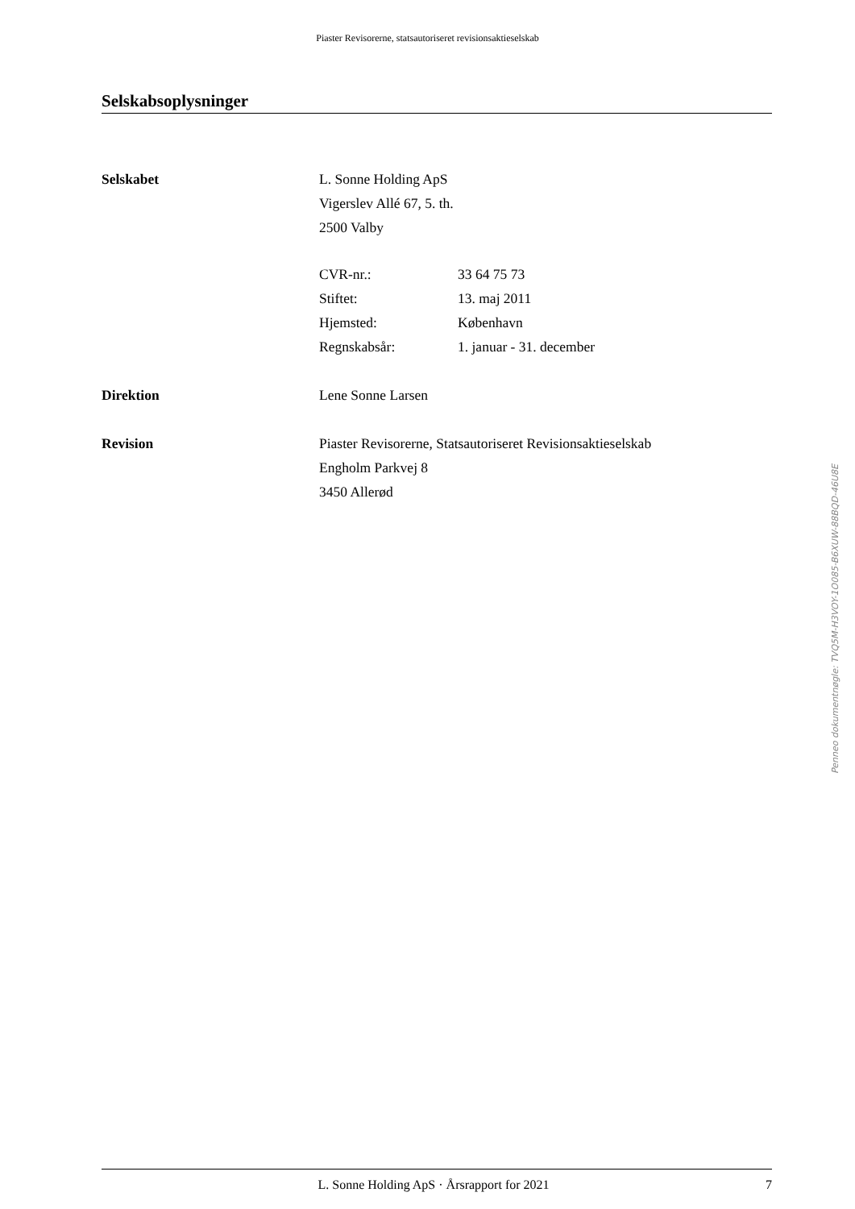Piaster Revisorerne, statsautoriseret revisionsaktieselskab
Selskabsoplysninger
Selskabet L. Sonne Holding ApS
Vigerslev Allé 67, 5. th.
2500 Valby
| CVR-nr.: | 33 64 75 73 |
| Stiftet: | 13. maj 2011 |
| Hjemsted: | København |
| Regnskabsår: | 1. januar - 31. december |
Direktion Lene Sonne Larsen
Revision Piaster Revisorerne, Statsautoriseret Revisionsaktieselskab
Engholm Parkvej 8
3450 Allerød
L. Sonne Holding ApS · Årsrapport for 2021 7
Penneo dokumentnøgle: TVQ5M-H3VOY-1O085-B6XUW-88BQD-46U8E